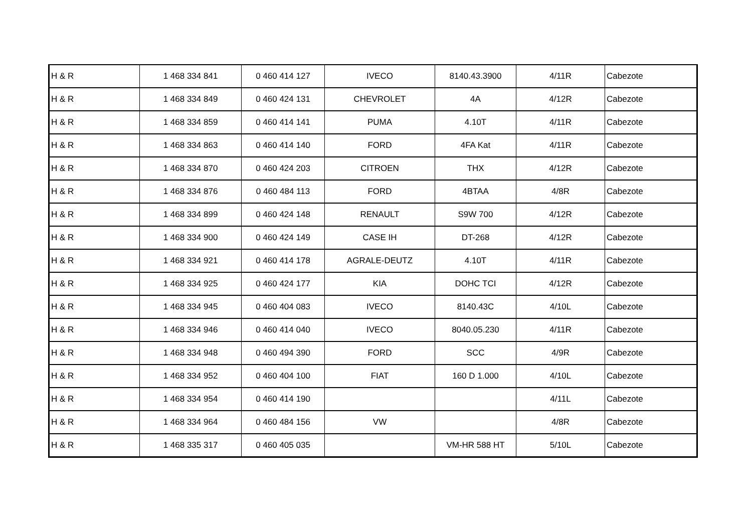| H & R | 1 468 334 841 | 0 460 414 127 | IVECO | 8140.43.3900 | 4/11R | Cabezote |
| H & R | 1 468 334 849 | 0 460 424 131 | CHEVROLET | 4A | 4/12R | Cabezote |
| H & R | 1 468 334 859 | 0 460 414 141 | PUMA | 4.10T | 4/11R | Cabezote |
| H & R | 1 468 334 863 | 0 460 414 140 | FORD | 4FA Kat | 4/11R | Cabezote |
| H & R | 1 468 334 870 | 0 460 424 203 | CITROEN | THX | 4/12R | Cabezote |
| H & R | 1 468 334 876 | 0 460 484 113 | FORD | 4BTAA | 4/8R | Cabezote |
| H & R | 1 468 334 899 | 0 460 424 148 | RENAULT | S9W 700 | 4/12R | Cabezote |
| H & R | 1 468 334 900 | 0 460 424 149 | CASE IH | DT-268 | 4/12R | Cabezote |
| H & R | 1 468 334 921 | 0 460 414 178 | AGRALE-DEUTZ | 4.10T | 4/11R | Cabezote |
| H & R | 1 468 334 925 | 0 460 424 177 | KIA | DOHC TCI | 4/12R | Cabezote |
| H & R | 1 468 334 945 | 0 460 404 083 | IVECO | 8140.43C | 4/10L | Cabezote |
| H & R | 1 468 334 946 | 0 460 414 040 | IVECO | 8040.05.230 | 4/11R | Cabezote |
| H & R | 1 468 334 948 | 0 460 494 390 | FORD | SCC | 4/9R | Cabezote |
| H & R | 1 468 334 952 | 0 460 404 100 | FIAT | 160 D 1.000 | 4/10L | Cabezote |
| H & R | 1 468 334 954 | 0 460 414 190 | | | 4/11L | Cabezote |
| H & R | 1 468 334 964 | 0 460 484 156 | VW | | 4/8R | Cabezote |
| H & R | 1 468 335 317 | 0 460 405 035 | | VM-HR 588 HT | 5/10L | Cabezote |